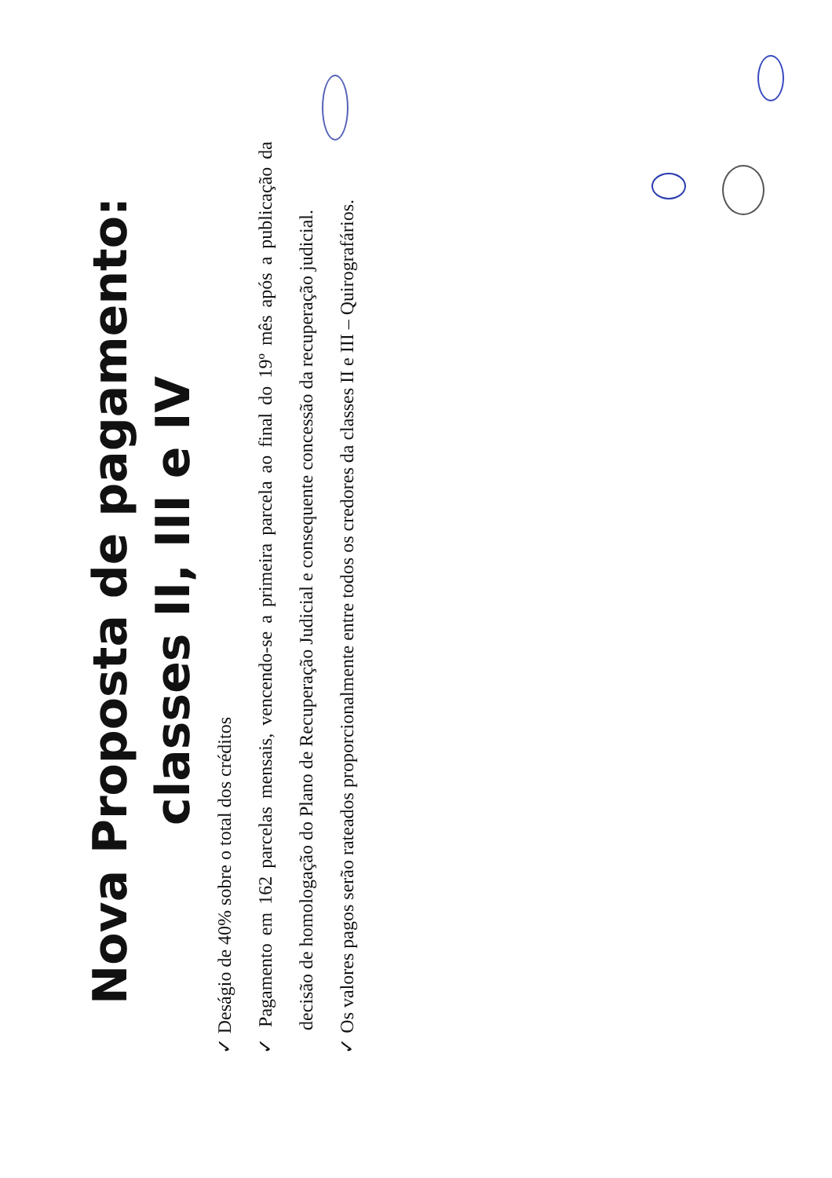Nova Proposta de pagamento: classes II, III e IV
✓ Deságio de 40% sobre o total dos créditos
✓ Pagamento em 162 parcelas mensais, vencendo-se a primeira parcela ao final do 19º mês após a publicação da decisão de homologação do Plano de Recuperação Judicial e consequente concessão da recuperação judicial.
✓ Os valores pagos serão rateados proporcionalmente entre todos os credores da classes II e III – Quirografários.